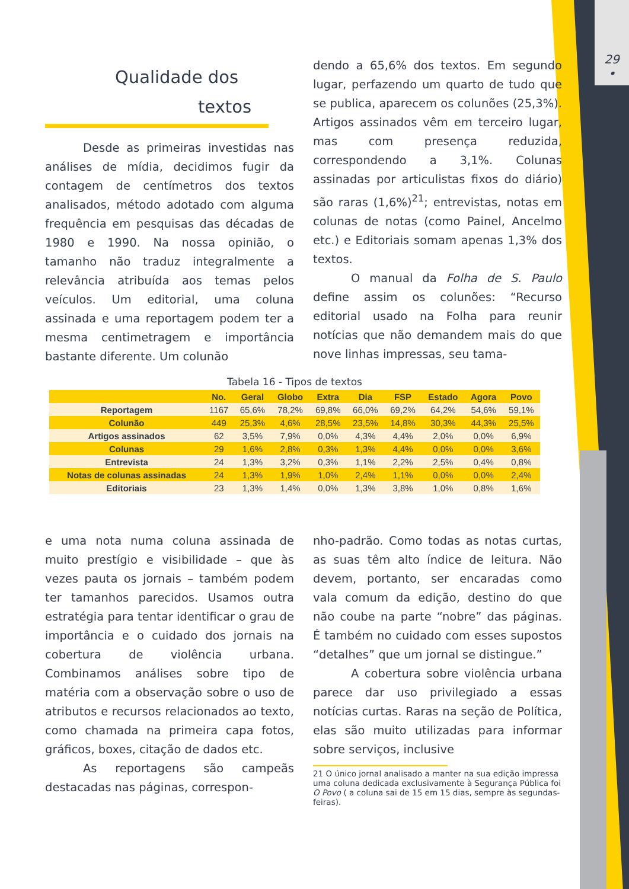29
•
Qualidade dos
textos
Desde as primeiras investidas nas análises de mídia, decidimos fugir da contagem de centímetros dos textos analisados, método adotado com alguma frequência em pesquisas das décadas de 1980 e 1990. Na nossa opinião, o tamanho não traduz integralmente a relevância atribuída aos temas pelos veículos. Um editorial, uma coluna assinada e uma reportagem podem ter a mesma centimetragem e importância bastante diferente. Um colunão
dendo a 65,6% dos textos. Em segundo lugar, perfazendo um quarto de tudo que se publica, aparecem os colunões (25,3%). Artigos assinados vêm em terceiro lugar, mas com presença reduzida, correspondendo a 3,1%. Colunas assinadas por articulistas fixos do diário) são raras (1,6%)<sup>21</sup>; entrevistas, notas em colunas de notas (como Painel, Ancelmo etc.) e Editoriais somam apenas 1,3% dos textos.
O manual da Folha de S. Paulo define assim os colunões: “Recurso editorial usado na Folha para reunir notícias que não demandem mais do que nove linhas impressas, seu tama-
Tabela 16 - Tipos de textos
| | No. | Geral | Globo | Extra | Dia | FSP | Estado | Agora | Povo |
| --- | --- | --- | --- | --- | --- | --- | --- | --- | --- |
| Reportagem | 1167 | 65,6% | 78,2% | 69,8% | 66,0% | 69,2% | 64,2% | 54,6% | 59,1% |
| Colunão | 449 | 25,3% | 4,6% | 28,5% | 23,5% | 14,8% | 30,3% | 44,3% | 25,5% |
| Artigos assinados | 62 | 3,5% | 7,9% | 0,0% | 4,3% | 4,4% | 2,0% | 0,0% | 6,9% |
| Colunas | 29 | 1,6% | 2,8% | 0,3% | 1,3% | 4,4% | 0,0% | 0,0% | 3,6% |
| Entrevista | 24 | 1,3% | 3,2% | 0,3% | 1,1% | 2,2% | 2,5% | 0,4% | 0,8% |
| Notas de colunas assinadas | 24 | 1,3% | 1,9% | 1,0% | 2,4% | 1,1% | 0,0% | 0,0% | 2,4% |
| Editoriais | 23 | 1,3% | 1,4% | 0,0% | 1,3% | 3,8% | 1,0% | 0,8% | 1,6% |
e uma nota numa coluna assinada de muito prestígio e visibilidade – que às vezes pauta os jornais – também podem ter tamanhos parecidos. Usamos outra estratégia para tentar identificar o grau de importância e o cuidado dos jornais na cobertura de violência urbana. Combinamos análises sobre tipo de matéria com a observação sobre o uso de atributos e recursos relacionados ao texto, como chamada na primeira capa fotos, gráficos, boxes, citação de dados etc.
As reportagens são campeãs destacadas nas páginas, correspon-
nho-padrão. Como todas as notas curtas, as suas têm alto índice de leitura. Não devem, portanto, ser encaradas como vala comum da edição, destino do que não coube na parte “nobre” das páginas. É também no cuidado com esses supostos “detalhes” que um jornal se distingue.”
A cobertura sobre violência urbana parece dar uso privilegiado a essas notícias curtas. Raras na seção de Política, elas são muito utilizadas para informar sobre serviços, inclusive
21 O único jornal analisado a manter na sua edição impressa uma coluna dedicada exclusivamente à Segurança Pública foi O Povo ( a coluna sai de 15 em 15 dias, sempre às segundas-feiras).